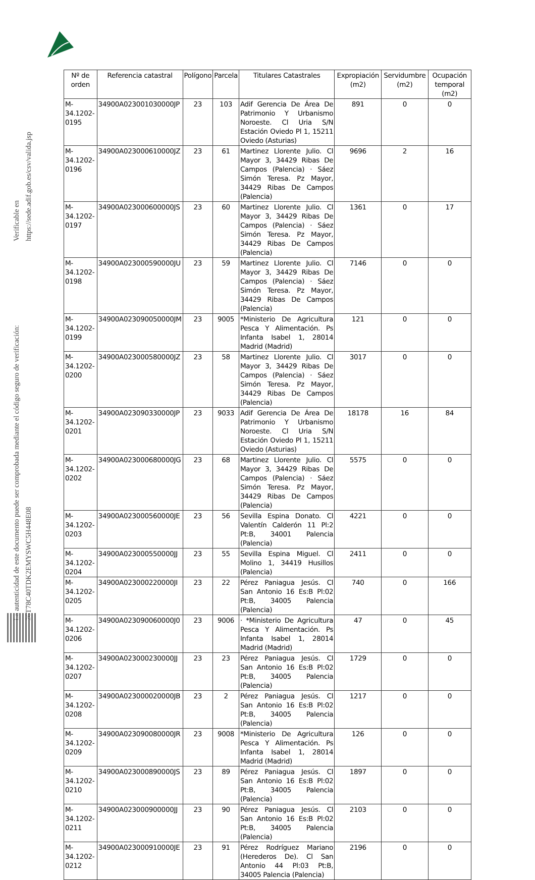La autenticidad de este documento puede ser comprobada mediante el código seguro de verificación: 26T78C40TDK2EMYSWC5H448E08
Verificable en https://sede.adif.gob.es/csv/valida.jsp
| Nº de orden | Referencia catastral | Polígono | Parcela | Titulares Catastrales | Expropiación (m2) | Servidumbre (m2) | Ocupación temporal (m2) |
| --- | --- | --- | --- | --- | --- | --- | --- |
| M- 34.1202- 0195 | 34900A023001030000JP | 23 | 103 | Adif Gerencia De Área De Patrimonio Y Urbanismo Noroeste. Cl Uria S/N Estación Oviedo Pl 1, 15211 Oviedo (Asturias) | 891 | 0 | 0 |
| M- 34.1202- 0196 | 34900A023000610000JZ | 23 | 61 | Martinez Llorente Julio. Cl Mayor 3, 34429 Ribas De Campos (Palencia) · Sáez Simón Teresa. Pz Mayor, 34429 Ribas De Campos (Palencia) | 9696 | 2 | 16 |
| M- 34.1202- 0197 | 34900A023000600000JS | 23 | 60 | Martinez Llorente Julio. Cl Mayor 3, 34429 Ribas De Campos (Palencia) · Sáez Simón Teresa. Pz Mayor, 34429 Ribas De Campos (Palencia) | 1361 | 0 | 17 |
| M- 34.1202- 0198 | 34900A023000590000JU | 23 | 59 | Martinez Llorente Julio. Cl Mayor 3, 34429 Ribas De Campos (Palencia) · Sáez Simón Teresa. Pz Mayor, 34429 Ribas De Campos (Palencia) | 7146 | 0 | 0 |
| M- 34.1202- 0199 | 34900A023090050000JM | 23 | 9005 | *Ministerio De Agricultura Pesca Y Alimentación. Ps Infanta Isabel 1, 28014 Madrid (Madrid) | 121 | 0 | 0 |
| M- 34.1202- 0200 | 34900A023000580000JZ | 23 | 58 | Martinez Llorente Julio. Cl Mayor 3, 34429 Ribas De Campos (Palencia) · Sáez Simón Teresa. Pz Mayor, 34429 Ribas De Campos (Palencia) | 3017 | 0 | 0 |
| M- 34.1202- 0201 | 34900A023090330000JP | 23 | 9033 | Adif Gerencia De Área De Patrimonio Y Urbanismo Noroeste. Cl Uria S/N Estación Oviedo Pl 1, 15211 Oviedo (Asturias) | 18178 | 16 | 84 |
| M- 34.1202- 0202 | 34900A023000680000JG | 23 | 68 | Martinez Llorente Julio. Cl Mayor 3, 34429 Ribas De Campos (Palencia) · Sáez Simón Teresa. Pz Mayor, 34429 Ribas De Campos (Palencia) | 5575 | 0 | 0 |
| M- 34.1202- 0203 | 34900A023000560000JE | 23 | 56 | Sevilla Espina Donato. Cl Valentín Calderón 11 Pl:2 Pt:B, 34001 Palencia (Palencia) | 4221 | 0 | 0 |
| M- 34.1202- 0204 | 34900A023000550000JJ | 23 | 55 | Sevilla Espina Miguel. Cl Molino 1, 34419 Husillos (Palencia) | 2411 | 0 | 0 |
| M- 34.1202- 0205 | 34900A023000220000JI | 23 | 22 | Pérez Paniagua Jesús. Cl San Antonio 16 Es:B Pl:02 Pt:B, 34005 Palencia (Palencia) | 740 | 0 | 166 |
| M- 34.1202- 0206 | 34900A023090060000J0 | 23 | 9006 | · *Ministerio De Agricultura Pesca Y Alimentación. Ps Infanta Isabel 1, 28014 Madrid (Madrid) | 47 | 0 | 45 |
| M- 34.1202- 0207 | 34900A023000230000JJ | 23 | 23 | Pérez Paniagua Jesús. Cl San Antonio 16 Es:B Pl:02 Pt:B, 34005 Palencia (Palencia) | 1729 | 0 | 0 |
| M- 34.1202- 0208 | 34900A023000020000JB | 23 | 2 | Pérez Paniagua Jesús. Cl San Antonio 16 Es:B Pl:02 Pt:B, 34005 Palencia (Palencia) | 1217 | 0 | 0 |
| M- 34.1202- 0209 | 34900A023090080000JR | 23 | 9008 | *Ministerio De Agricultura Pesca Y Alimentación. Ps Infanta Isabel 1, 28014 Madrid (Madrid) | 126 | 0 | 0 |
| M- 34.1202- 0210 | 34900A023000890000JS | 23 | 89 | Pérez Paniagua Jesús. Cl San Antonio 16 Es:B Pl:02 Pt:B, 34005 Palencia (Palencia) | 1897 | 0 | 0 |
| M- 34.1202- 0211 | 34900A023000900000JJ | 23 | 90 | Pérez Paniagua Jesús. Cl San Antonio 16 Es:B Pl:02 Pt:B, 34005 Palencia (Palencia) | 2103 | 0 | 0 |
| M- 34.1202- 0212 | 34900A023000910000JE | 23 | 91 | Pérez Rodríguez Mariano (Herederos De). Cl San Antonio 44 Pl:03 Pt:B, 34005 Palencia (Palencia) | 2196 | 0 | 0 |